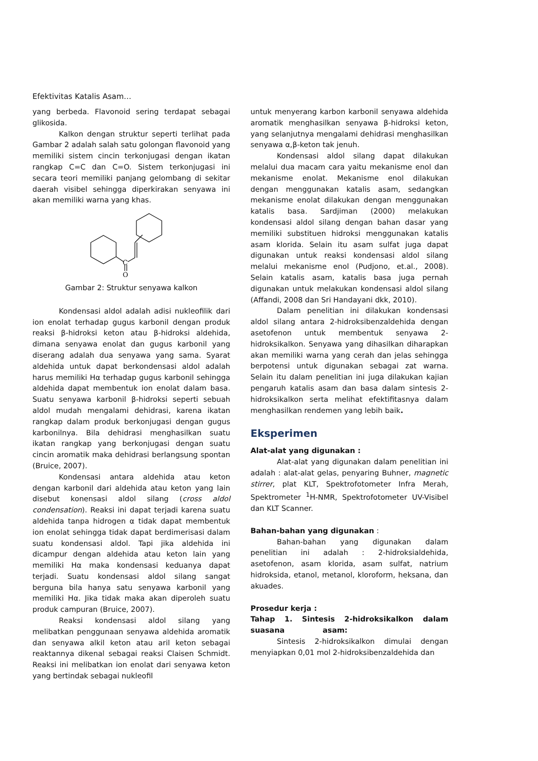Efektivitas Katalis Asam…
yang berbeda. Flavonoid sering terdapat sebagai glikosida.
Kalkon dengan struktur seperti terlihat pada Gambar 2 adalah salah satu golongan flavonoid yang memiliki sistem cincin terkonjugasi dengan ikatan rangkap C=C dan C=O. Sistem terkonjugasi ini secara teori memiliki panjang gelombang di sekitar daerah visibel sehingga diperkirakan senyawa ini akan memiliki warna yang khas.
C
O
Gambar 2: Struktur senyawa kalkon
Kondensasi aldol adalah adisi nukleofilik dari ion enolat terhadap gugus karbonil dengan produk reaksi β-hidroksi keton atau β-hidroksi aldehida, dimana senyawa enolat dan gugus karbonil yang diserang adalah dua senyawa yang sama. Syarat aldehida untuk dapat berkondensasi aldol adalah harus memiliki Hα terhadap gugus karbonil sehingga aldehida dapat membentuk ion enolat dalam basa. Suatu senyawa karbonil β-hidroksi seperti sebuah aldol mudah mengalami dehidrasi, karena ikatan rangkap dalam produk berkonjugasi dengan gugus karbonilnya. Bila dehidrasi menghasilkan suatu ikatan rangkap yang berkonjugasi dengan suatu cincin aromatik maka dehidrasi berlangsung spontan (Bruice, 2007).
Kondensasi antara aldehida atau keton dengan karbonil dari aldehida atau keton yang lain disebut konensasi aldol silang (cross aldol condensation). Reaksi ini dapat terjadi karena suatu aldehida tanpa hidrogen α tidak dapat membentuk ion enolat sehingga tidak dapat berdimerisasi dalam suatu kondensasi aldol. Tapi jika aldehida ini dicampur dengan aldehida atau keton lain yang memiliki Hα maka kondensasi keduanya dapat terjadi. Suatu kondensasi aldol silang sangat berguna bila hanya satu senyawa karbonil yang memiliki Hα. Jika tidak maka akan diperoleh suatu produk campuran (Bruice, 2007).
Reaksi kondensasi aldol silang yang melibatkan penggunaan senyawa aldehida aromatik dan senyawa alkil keton atau aril keton sebagai reaktannya dikenal sebagai reaksi Claisen Schmidt. Reaksi ini melibatkan ion enolat dari senyawa keton yang bertindak sebagai nukleofil
untuk menyerang karbon karbonil senyawa aldehida aromatik menghasilkan senyawa β-hidroksi keton, yang selanjutnya mengalami dehidrasi menghasilkan senyawa α,β-keton tak jenuh.
Kondensasi aldol silang dapat dilakukan melalui dua macam cara yaitu mekanisme enol dan mekanisme enolat. Mekanisme enol dilakukan dengan menggunakan katalis asam, sedangkan mekanisme enolat dilakukan dengan menggunakan katalis basa. Sardjiman (2000) melakukan kondensasi aldol silang dengan bahan dasar yang memiliki substituen hidroksi menggunakan katalis asam klorida. Selain itu asam sulfat juga dapat digunakan untuk reaksi kondensasi aldol silang melalui mekanisme enol (Pudjono, et.al., 2008). Selain katalis asam, katalis basa juga pernah digunakan untuk melakukan kondensasi aldol silang (Affandi, 2008 dan Sri Handayani dkk, 2010).
Dalam penelitian ini dilakukan kondensasi aldol silang antara 2-hidroksibenzaldehida dengan asetofenon untuk membentuk senyawa 2-hidroksikalkon. Senyawa yang dihasilkan diharapkan akan memiliki warna yang cerah dan jelas sehingga berpotensi untuk digunakan sebagai zat warna. Selain itu dalam penelitian ini juga dilakukan kajian pengaruh katalis asam dan basa dalam sintesis 2-hidroksikalkon serta melihat efektifitasnya dalam menghasilkan rendemen yang lebih baik.
Eksperimen
Alat-alat yang digunakan :
Alat-alat yang digunakan dalam penelitian ini adalah : alat-alat gelas, penyaring Buhner, magnetic stirrer, plat KLT, Spektrofotometer Infra Merah, Spektrometer <sup>1</sup>H-NMR, Spektrofotometer UV-Visibel dan KLT Scanner.
Bahan-bahan yang digunakan :
Bahan-bahan yang digunakan dalam penelitian ini adalah : 2-hidroksialdehida, asetofenon, asam klorida, asam sulfat, natrium hidroksida, etanol, metanol, kloroform, heksana, dan akuades.
Prosedur kerja :
Tahap 1. Sintesis 2-hidroksikalkon dalam suasana asam:
Sintesis 2-hidroksikalkon dimulai dengan menyiapkan 0,01 mol 2-hidroksibenzaldehida dan